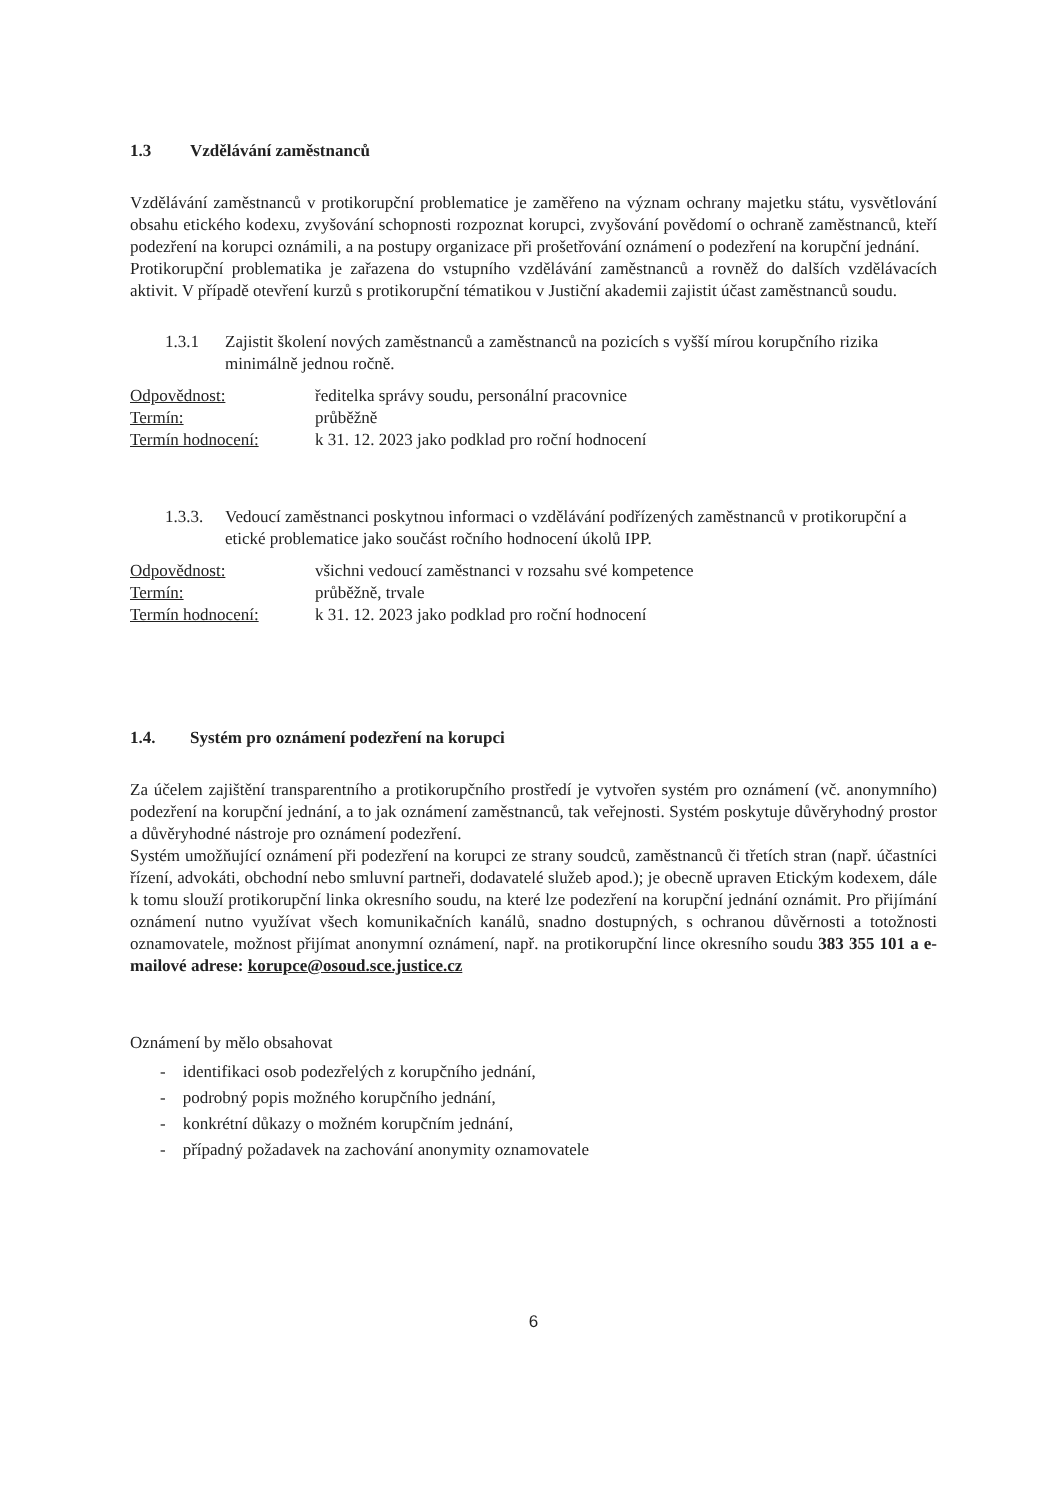1.3 Vzdělávání zaměstnanců
Vzdělávání zaměstnanců v protikorupční problematice je zaměřeno na význam ochrany majetku státu, vysvětlování obsahu etického kodexu, zvyšování schopnosti rozpoznat korupci, zvyšování povědomí o ochraně zaměstnanců, kteří podezření na korupci oznámili, a na postupy organizace při prošetřování oznámení o podezření na korupční jednání.
Protikorupční problematika je zařazena do vstupního vzdělávání zaměstnanců a rovněž do dalších vzdělávacích aktivit. V případě otevření kurzů s protikorupční tématikou v Justiční akademii zajistit účast zaměstnanců soudu.
1.3.1 Zajistit školení nových zaměstnanců a zaměstnanců na pozicích s vyšší mírou korupčního rizika minimálně jednou ročně.
Odpovědnost: ředitelka správy soudu, personální pracovnice
Termín: průběžně
Termín hodnocení: k 31. 12. 2023 jako podklad pro roční hodnocení
1.3.3.
Vedoucí zaměstnanci poskytnou informaci o vzdělávání podřízených zaměstnanců v protikorupční a etické problematice jako součást ročního hodnocení úkolů IPP.
Odpovědnost: všichni vedoucí zaměstnanci v rozsahu své kompetence
Termín: průběžně, trvale
Termín hodnocení: k 31. 12. 2023 jako podklad pro roční hodnocení
1.4. Systém pro oznámení podezření na korupci
Za účelem zajištění transparentního a protikorupčního prostředí je vytvořen systém pro oznámení (vč. anonymního) podezření na korupční jednání, a to jak oznámení zaměstnanců, tak veřejnosti. Systém poskytuje důvěryhodný prostor a důvěryhodné nástroje pro oznámení podezření.
Systém umožňující oznámení při podezření na korupci ze strany soudců, zaměstnanců či třetích stran (např. účastníci řízení, advokáti, obchodní nebo smluvní partneři, dodavatelé služeb apod.); je obecně upraven Etickým kodexem, dále k tomu slouží protikorupční linka okresního soudu, na které lze podezření na korupční jednání oznámit. Pro přijímání oznámení nutno využívat všech komunikačních kanálů, snadno dostupných, s ochranou důvěrnosti a totožnosti oznamovatele, možnost přijímat anonymní oznámení, např. na protikorupční lince okresního soudu 383 355 101 a e-mailové adrese: korupce@osoud.sce.justice.cz
Oznámení by mělo obsahovat
- identifikaci osob podezřelých z korupčního jednání,
- podrobný popis možného korupčního jednání,
- konkrétní důkazy o možném korupčním jednání,
- případný požadavek na zachování anonymity oznamovatele
6